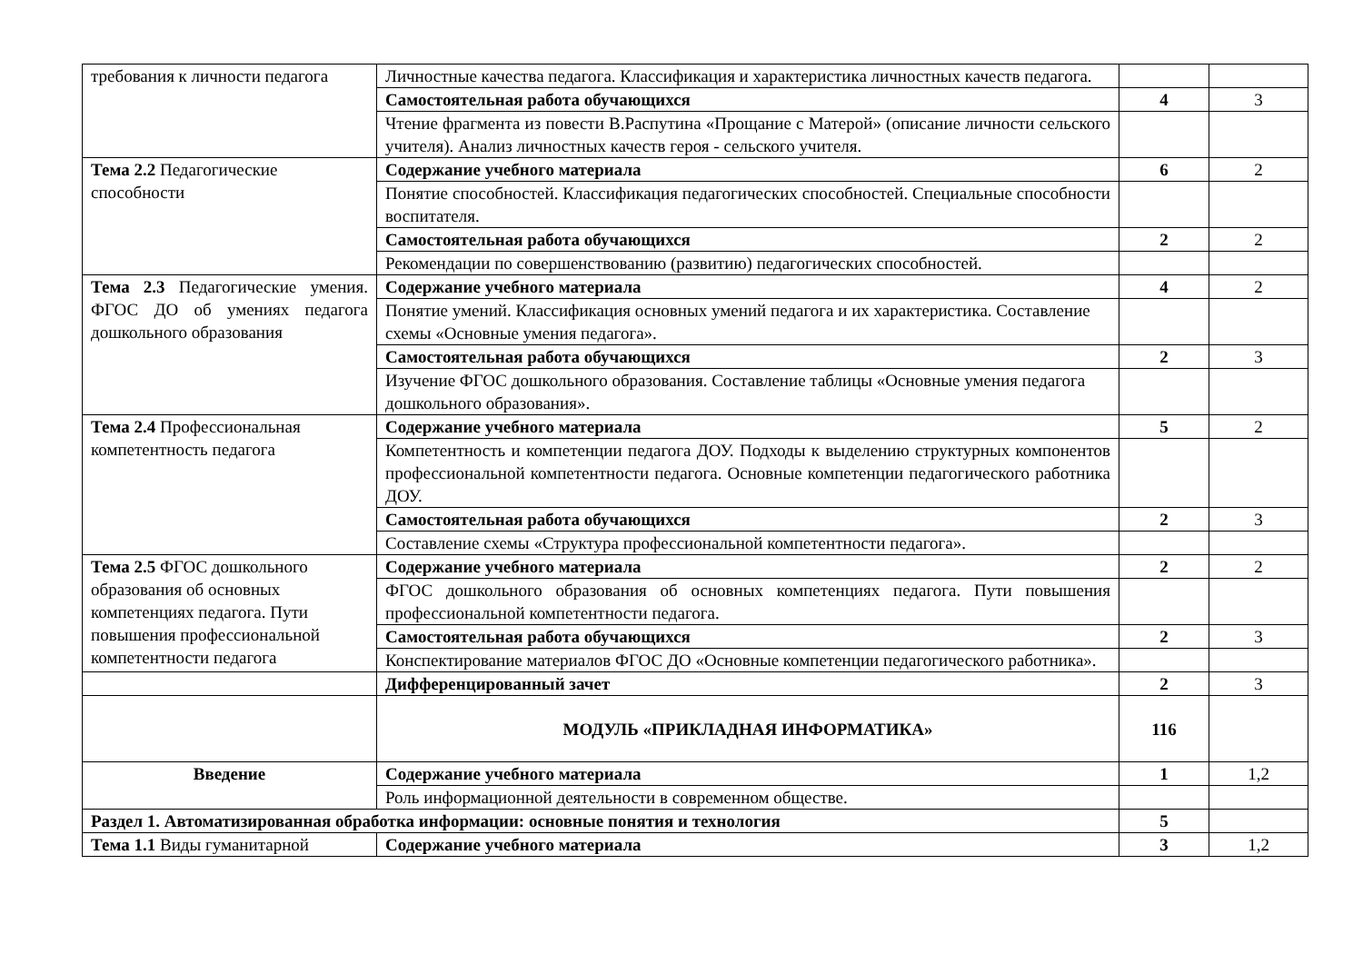| требования к личности педагога | Личностные качества педагога. Классификация и характеристика личностных качеств педагога. | | |
| | Самостоятельная работа обучающихся | 4 | 3 |
| | Чтение фрагмента из повести В.Распутина «Прощание с Матерой» (описание личности сельского учителя). Анализ личностных качеств героя - сельского учителя. | | |
| Тема 2.2 Педагогические способности | Содержание учебного материала | 6 | 2 |
| | Понятие способностей. Классификация педагогических способностей. Специальные способности воспитателя. | | |
| | Самостоятельная работа обучающихся | 2 | 2 |
| | Рекомендации по совершенствованию (развитию) педагогических способностей. | | |
| Тема 2.3 Педагогические умения. ФГОС ДО об умениях педагога дошкольного образования | Содержание учебного материала | 4 | 2 |
| | Понятие умений. Классификация основных умений педагога и их характеристика. Составление схемы «Основные умения педагога». | | |
| | Самостоятельная работа обучающихся | 2 | 3 |
| | Изучение ФГОС дошкольного образования. Составление таблицы «Основные умения педагога дошкольного образования». | | |
| Тема 2.4 Профессиональная компетентность педагога | Содержание учебного материала | 5 | 2 |
| | Компетентность и компетенции педагога ДОУ. Подходы к выделению структурных компонентов профессиональной компетентности педагога. Основные компетенции педагогического работника ДОУ. | | |
| | Самостоятельная работа обучающихся | 2 | 3 |
| | Составление схемы «Структура профессиональной компетентности педагога». | | |
| Тема 2.5 ФГОС дошкольного образования об основных компетенциях педагога. Пути повышения профессиональной компетентности педагога | Содержание учебного материала | 2 | 2 |
| | ФГОС дошкольного образования об основных компетенциях педагога. Пути повышения профессиональной компетентности педагога. | | |
| | Самостоятельная работа обучающихся | 2 | 3 |
| | Конспектирование материалов ФГОС ДО «Основные компетенции педагогического работника». | | |
| | Дифференцированный зачет | 2 | 3 |
| | МОДУЛЬ «ПРИКЛАДНАЯ ИНФОРМАТИКА» | 116 | |
| Введение | Содержание учебного материала | 1 | 1,2 |
| | Роль информационной деятельности в современном обществе. | | |
| Раздел 1. Автоматизированная обработка информации: основные понятия и технология | | 5 | |
| Тема 1.1 Виды гуманитарной | Содержание учебного материала | 3 | 1,2 |